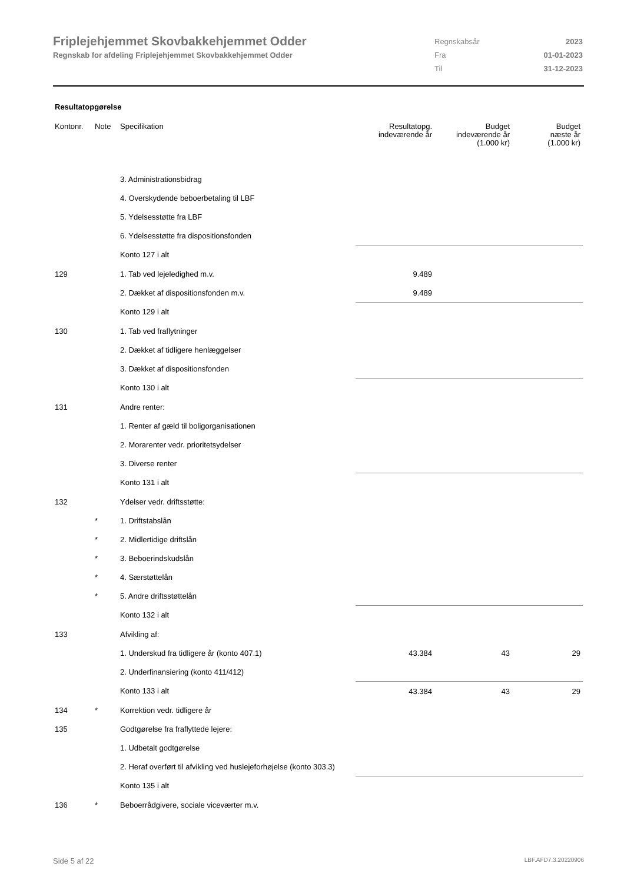Friplejehjemmet Skovbakkehjemmet Odder
Regnskab for afdeling Friplejehjemmet Skovbakkehjemmet Odder
| Regnskabsår | 2023 |
| Fra | 01-01-2023 |
| Til | 31-12-2023 |
Resultatopgørelse
| Kontonr. | Note | Specifikation | Resultatopg. indeværende år | Budget indeværende år (1.000 kr) | Budget næste år (1.000 kr) |
| --- | --- | --- | --- | --- | --- |
| | | 3. Administrationsbidrag | | | |
| | | 4. Overskydende beboerbetaling til LBF | | | |
| | | 5. Ydelsesstøtte fra LBF | | | |
| | | 6. Ydelsesstøtte fra dispositionsfonden | | | |
| | | Konto 127 i alt | | | |
| 129 | | 1. Tab ved lejeledighed m.v. | 9.489 | | |
| | | 2. Dækket af dispositionsfonden m.v. | 9.489 | | |
| | | Konto 129 i alt | | | |
| 130 | | 1. Tab ved fraflytninger | | | |
| | | 2. Dækket af tidligere henlæggelser | | | |
| | | 3. Dækket af dispositionsfonden | | | |
| | | Konto 130 i alt | | | |
| 131 | | Andre renter: | | | |
| | | 1. Renter af gæld til boligorganisationen | | | |
| | | 2. Morarenter vedr. prioritetsydelser | | | |
| | | 3. Diverse renter | | | |
| | | Konto 131 i alt | | | |
| 132 | | Ydelser vedr. driftsstøtte: | | | |
| | * | 1. Driftstabslån | | | |
| | * | 2. Midlertidige driftslån | | | |
| | * | 3. Beboerindskudslån | | | |
| | * | 4. Særstøttelån | | | |
| | * | 5. Andre driftsstøttelån | | | |
| | | Konto 132 i alt | | | |
| 133 | | Afvikling af: | | | |
| | | 1. Underskud fra tidligere år (konto 407.1) | 43.384 | 43 | 29 |
| | | 2. Underfinansiering (konto 411/412) | | | |
| | | Konto 133 i alt | 43.384 | 43 | 29 |
| 134 | * | Korrektion vedr. tidligere år | | | |
| 135 | | Godtgørelse fra fraflyttede lejere: | | | |
| | | 1. Udbetalt godtgørelse | | | |
| | | 2. Heraf overført til afvikling ved huslejeforhøjelse (konto 303.3) | | | |
| | | Konto 135 i alt | | | |
| 136 | * | Beboerrådgivere, sociale viceværter m.v. | | | |
Side 5 af 22 LBF.AFD7.3.20220906